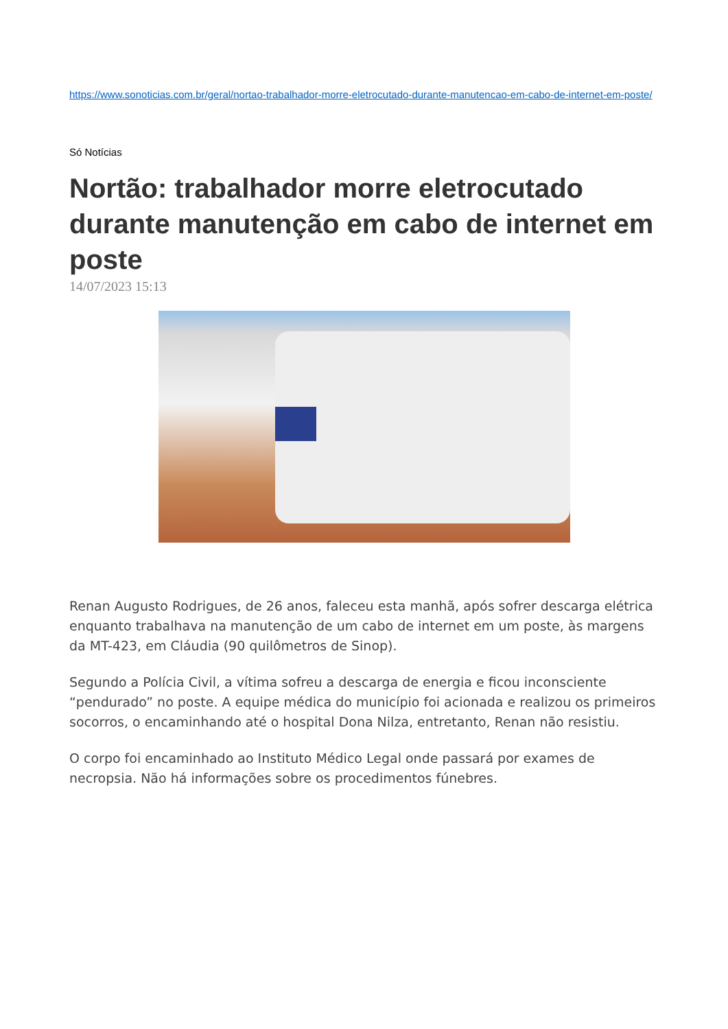https://www.sonoticias.com.br/geral/nortao-trabalhador-morre-eletrocutado-durante-manutencao-em-cabo-de-internet-em-poste/
Só Notícias
Nortão: trabalhador morre eletrocutado durante manutenção em cabo de internet em poste
14/07/2023 15:13
Renan Augusto Rodrigues, de 26 anos, faleceu esta manhã, após sofrer descarga elétrica enquanto trabalhava na manutenção de um cabo de internet em um poste, às margens da MT-423, em Cláudia (90 quilômetros de Sinop).
Segundo a Polícia Civil, a vítima sofreu a descarga de energia e ficou inconsciente “pendurado” no poste. A equipe médica do município foi acionada e realizou os primeiros socorros, o encaminhando até o hospital Dona Nilza, entretanto, Renan não resistiu.
O corpo foi encaminhado ao Instituto Médico Legal onde passará por exames de necropsia. Não há informações sobre os procedimentos fúnebres.